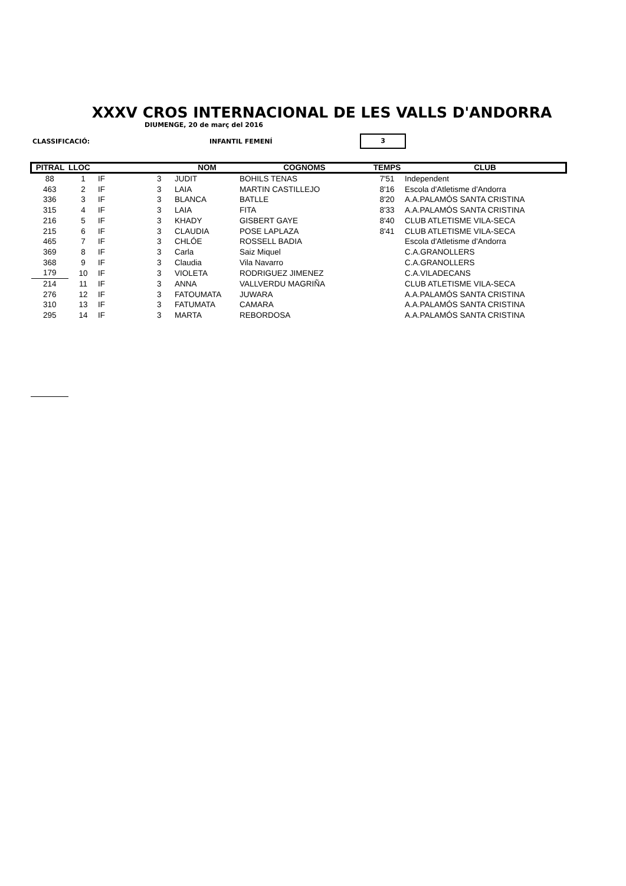XXXV CROS INTERNACIONAL DE LES VALLS D'ANDORRA
DIUMENGE, 20 de març del 2016
CLASSIFICACIÓ: INFANTIL FEMENÍ
3
| PITRAL | LLOC | | | NOM | COGNOMS | TEMPS | CLUB |
| --- | --- | --- | --- | --- | --- | --- | --- |
| 88 | 1 | IF | 3 | JUDIT | BOHILS TENAS | 7'51 | Independent |
| 463 | 2 | IF | 3 | LAIA | MARTIN CASTILLEJO | 8'16 | Escola d'Atletisme d'Andorra |
| 336 | 3 | IF | 3 | BLANCA | BATLLE | 8'20 | A.A.PALAMÓS SANTA CRISTINA |
| 315 | 4 | IF | 3 | LAIA | FITA | 8'33 | A.A.PALAMÓS SANTA CRISTINA |
| 216 | 5 | IF | 3 | KHADY | GISBERT GAYE | 8'40 | CLUB ATLETISME VILA-SECA |
| 215 | 6 | IF | 3 | CLAUDIA | POSE LAPLAZA | 8'41 | CLUB ATLETISME VILA-SECA |
| 465 | 7 | IF | 3 | CHLÓE | ROSSELL BADIA | | Escola d'Atletisme d'Andorra |
| 369 | 8 | IF | 3 | Carla | Saiz Miquel | | C.A.GRANOLLERS |
| 368 | 9 | IF | 3 | Claudia | Vila Navarro | | C.A.GRANOLLERS |
| 179 | 10 | IF | 3 | VIOLETA | RODRIGUEZ JIMENEZ | | C.A.VILADECANS |
| 214 | 11 | IF | 3 | ANNA | VALLVERDU MAGRIÑA | | CLUB ATLETISME VILA-SECA |
| 276 | 12 | IF | 3 | FATOUMATA | JUWARA | | A.A.PALAMÓS SANTA CRISTINA |
| 310 | 13 | IF | 3 | FATUMATA | CAMARA | | A.A.PALAMÓS SANTA CRISTINA |
| 295 | 14 | IF | 3 | MARTA | REBORDOSA | | A.A.PALAMÓS SANTA CRISTINA |